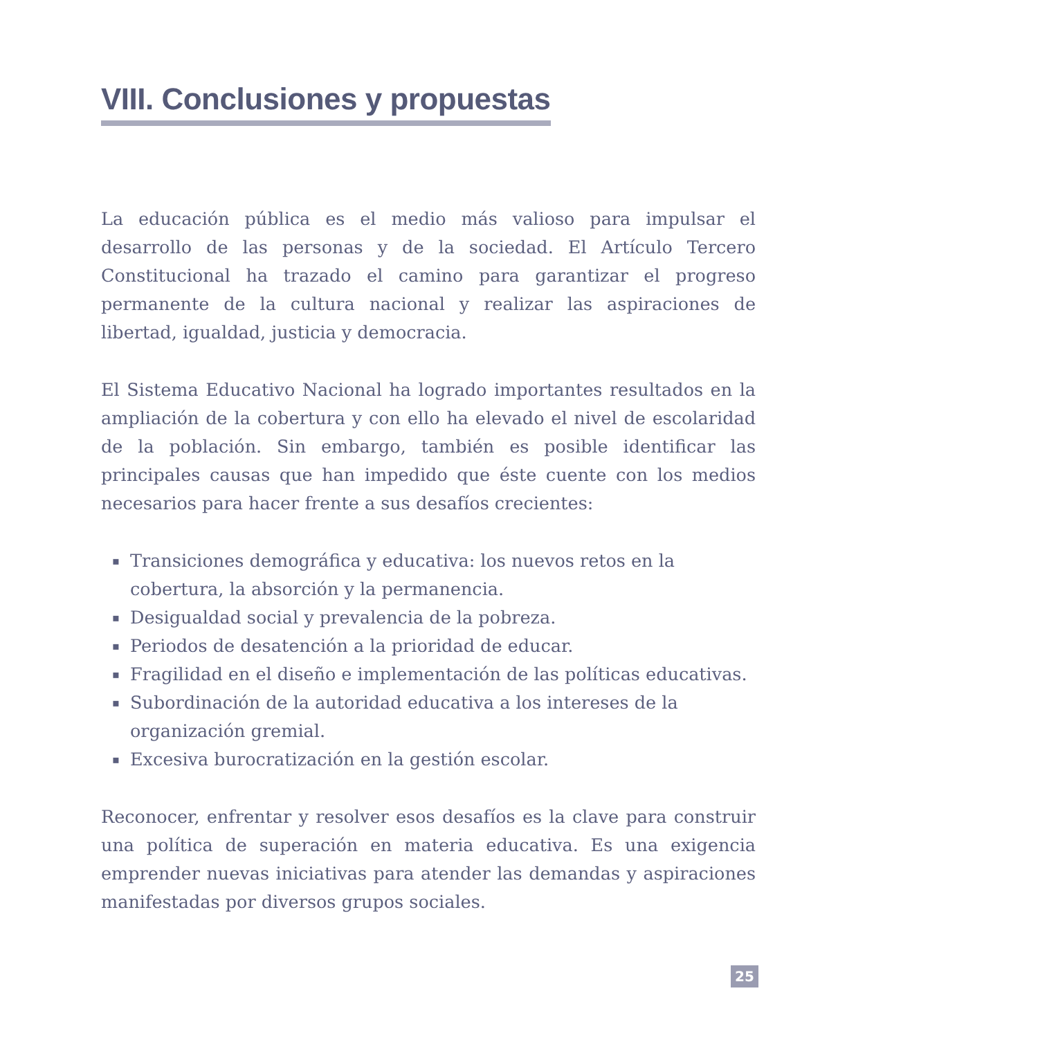VIII. Conclusiones y propuestas
La educación pública es el medio más valioso para impulsar el desarrollo de las personas y de la sociedad. El Artículo Tercero Constitucional ha trazado el camino para garantizar el progreso permanente de la cultura nacional y realizar las aspiraciones de libertad, igualdad, justicia y democracia.
El Sistema Educativo Nacional ha logrado importantes resultados en la ampliación de la cobertura y con ello ha elevado el nivel de escolaridad de la población. Sin embargo, también es posible identificar las principales causas que han impedido que éste cuente con los medios necesarios para hacer frente a sus desafíos crecientes:
▪ Transiciones demográfica y educativa: los nuevos retos en la cobertura, la absorción y la permanencia.
▪ Desigualdad social y prevalencia de la pobreza.
▪ Periodos de desatención a la prioridad de educar.
▪ Fragilidad en el diseño e implementación de las políticas educativas.
▪ Subordinación de la autoridad educativa a los intereses de la organización gremial.
▪ Excesiva burocratización en la gestión escolar.
Reconocer, enfrentar y resolver esos desafíos es la clave para construir una política de superación en materia educativa. Es una exigencia emprender nuevas iniciativas para atender las demandas y aspiraciones manifestadas por diversos grupos sociales.
25